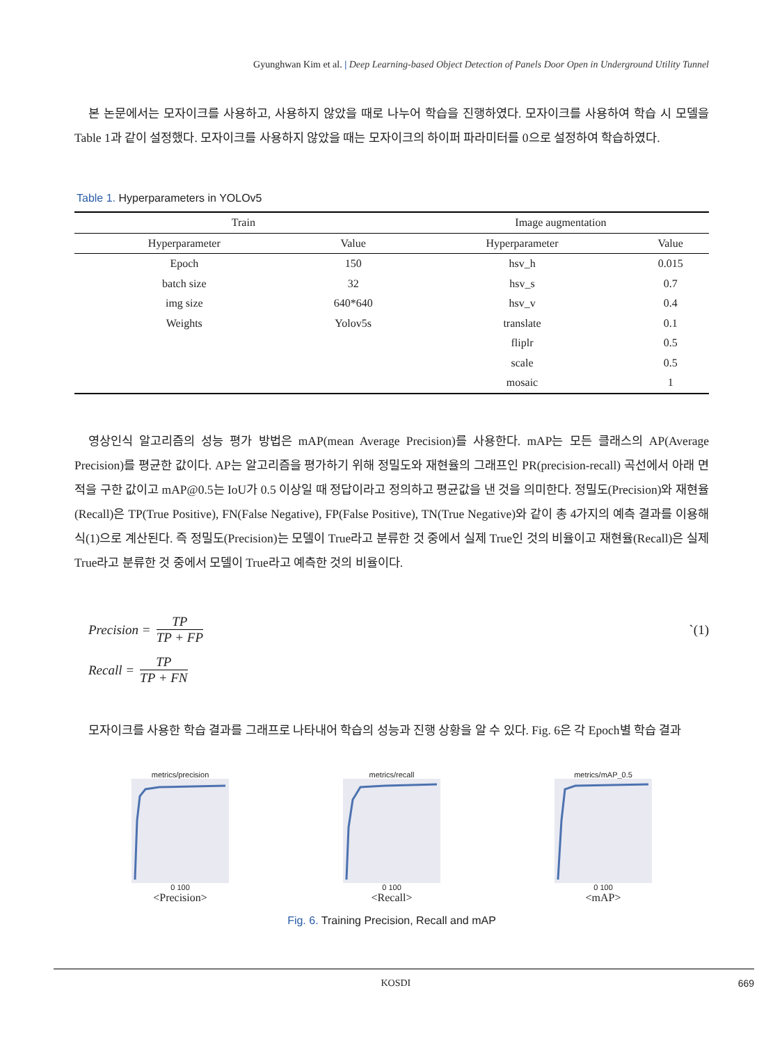Gyunghwan Kim et al. | Deep Learning-based Object Detection of Panels Door Open in Underground Utility Tunnel
본 논문에서는 모자이크를 사용하고, 사용하지 않았을 때로 나누어 학습을 진행하였다. 모자이크를 사용하여 학습 시 모델을 Table 1과 같이 설정했다. 모자이크를 사용하지 않았을 때는 모자이크의 하이퍼 파라미터를 0으로 설정하여 학습하였다.
Table 1. Hyperparameters in YOLOv5
| Train | | Image augmentation | |
| --- | --- | --- | --- |
| Hyperparameter | Value | Hyperparameter | Value |
| Epoch | 150 | hsv_h | 0.015 |
| batch size | 32 | hsv_s | 0.7 |
| img size | 640*640 | hsv_v | 0.4 |
| Weights | Yolov5s | translate | 0.1 |
| | | fliplr | 0.5 |
| | | scale | 0.5 |
| | | mosaic | 1 |
영상인식 알고리즘의 성능 평가 방법은 mAP(mean Average Precision)를 사용한다. mAP는 모든 클래스의 AP(Average Precision)를 평균한 값이다. AP는 알고리즘을 평가하기 위해 정밀도와 재현율의 그래프인 PR(precision-recall) 곡선에서 아래 면적을 구한 값이고 mAP@0.5는 IoU가 0.5 이상일 때 정답이라고 정의하고 평균값을 낸 것을 의미한다. 정밀도(Precision)와 재현율(Recall)은 TP(True Positive), FN(False Negative), FP(False Positive), TN(True Negative)와 같이 총 4가지의 예측 결과를 이용해 식(1)으로 계산된다. 즉 정밀도(Precision)는 모델이 True라고 분류한 것 중에서 실제 True인 것의 비율이고 재현율(Recall)은 실제 True라고 분류한 것 중에서 모델이 True라고 예측한 것의 비율이다.
Precision = TP TP + FP `(1)
Recall = TP TP + FN
모자이크를 사용한 학습 결과를 그래프로 나타내어 학습의 성능과 진행 상황을 알 수 있다. Fig. 6은 각 Epoch별 학습 결과
metrics/precision
0 100
<Precision>
metrics/recall
0 100
<Recall>
metrics/mAP_0.5
0 100
<mAP>
Fig. 6. Training Precision, Recall and mAP
KOSDI 669